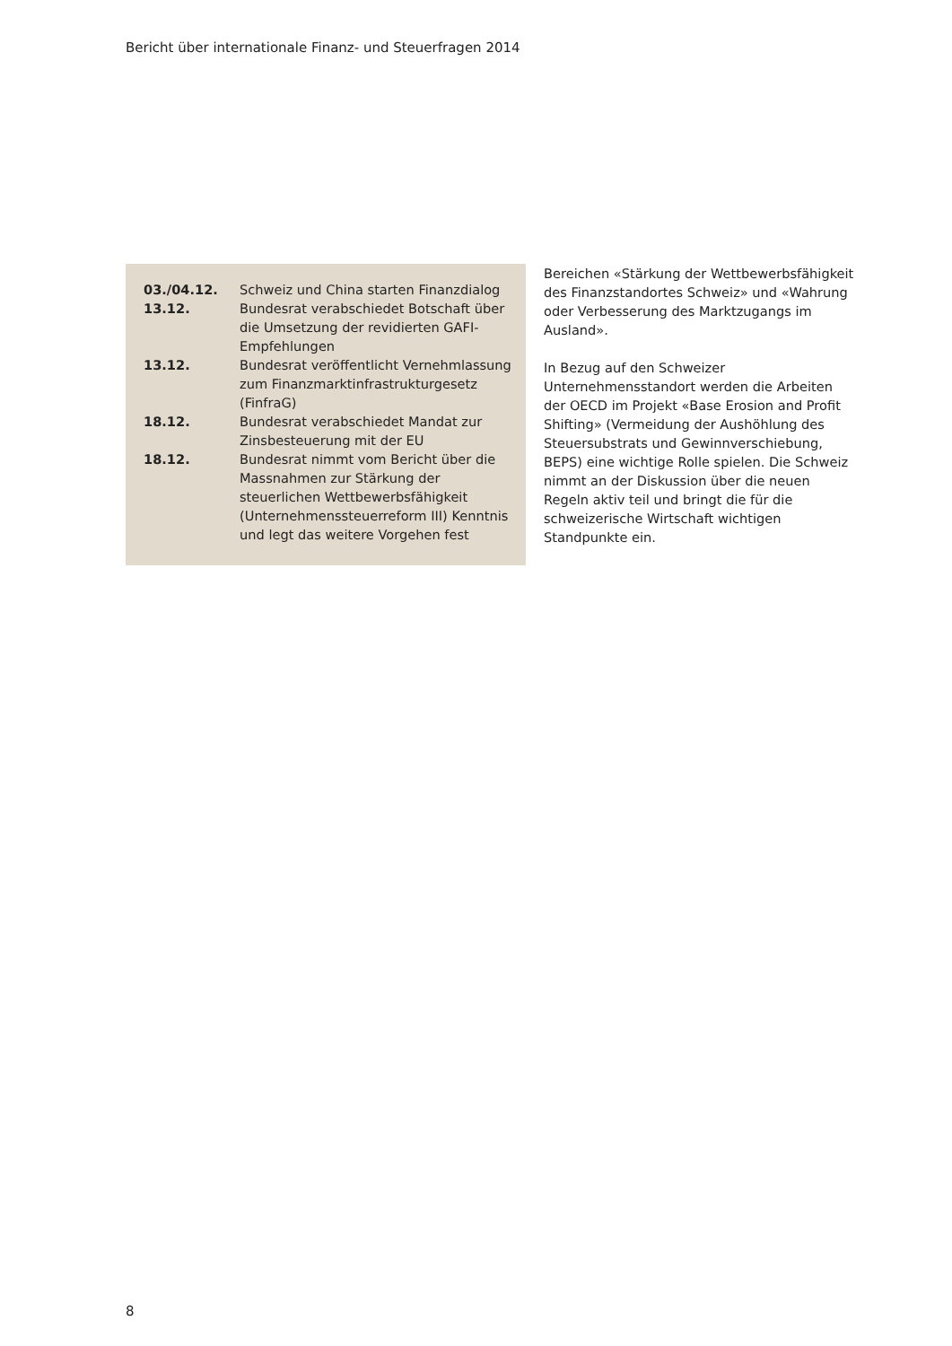Bericht über internationale Finanz- und Steuerfragen 2014
| 03./04.12. | Schweiz und China starten Finanzdialog |
| 13.12. | Bundesrat verabschiedet Botschaft über die Umsetzung der revidierten GAFI-Empfehlungen |
| 13.12. | Bundesrat veröffentlicht Vernehmlassung zum Finanzmarktinfrastrukturgesetz (FinfraG) |
| 18.12. | Bundesrat verabschiedet Mandat zur Zinsbesteuerung mit der EU |
| 18.12. | Bundesrat nimmt vom Bericht über die Massnahmen zur Stärkung der steuerlichen Wettbewerbsfähigkeit (Unternehmenssteuerreform III) Kenntnis und legt das weitere Vorgehen fest |
Bereichen «Stärkung der Wettbewerbsfähigkeit des Finanzstandortes Schweiz» und «Wahrung oder Verbesserung des Marktzugangs im Ausland».
In Bezug auf den Schweizer Unternehmensstandort werden die Arbeiten der OECD im Projekt «Base Erosion and Profit Shifting» (Vermeidung der Aushöhlung des Steuersubstrats und Gewinnverschiebung, BEPS) eine wichtige Rolle spielen. Die Schweiz nimmt an der Diskussion über die neuen Regeln aktiv teil und bringt die für die schweizerische Wirtschaft wichtigen Standpunkte ein.
8